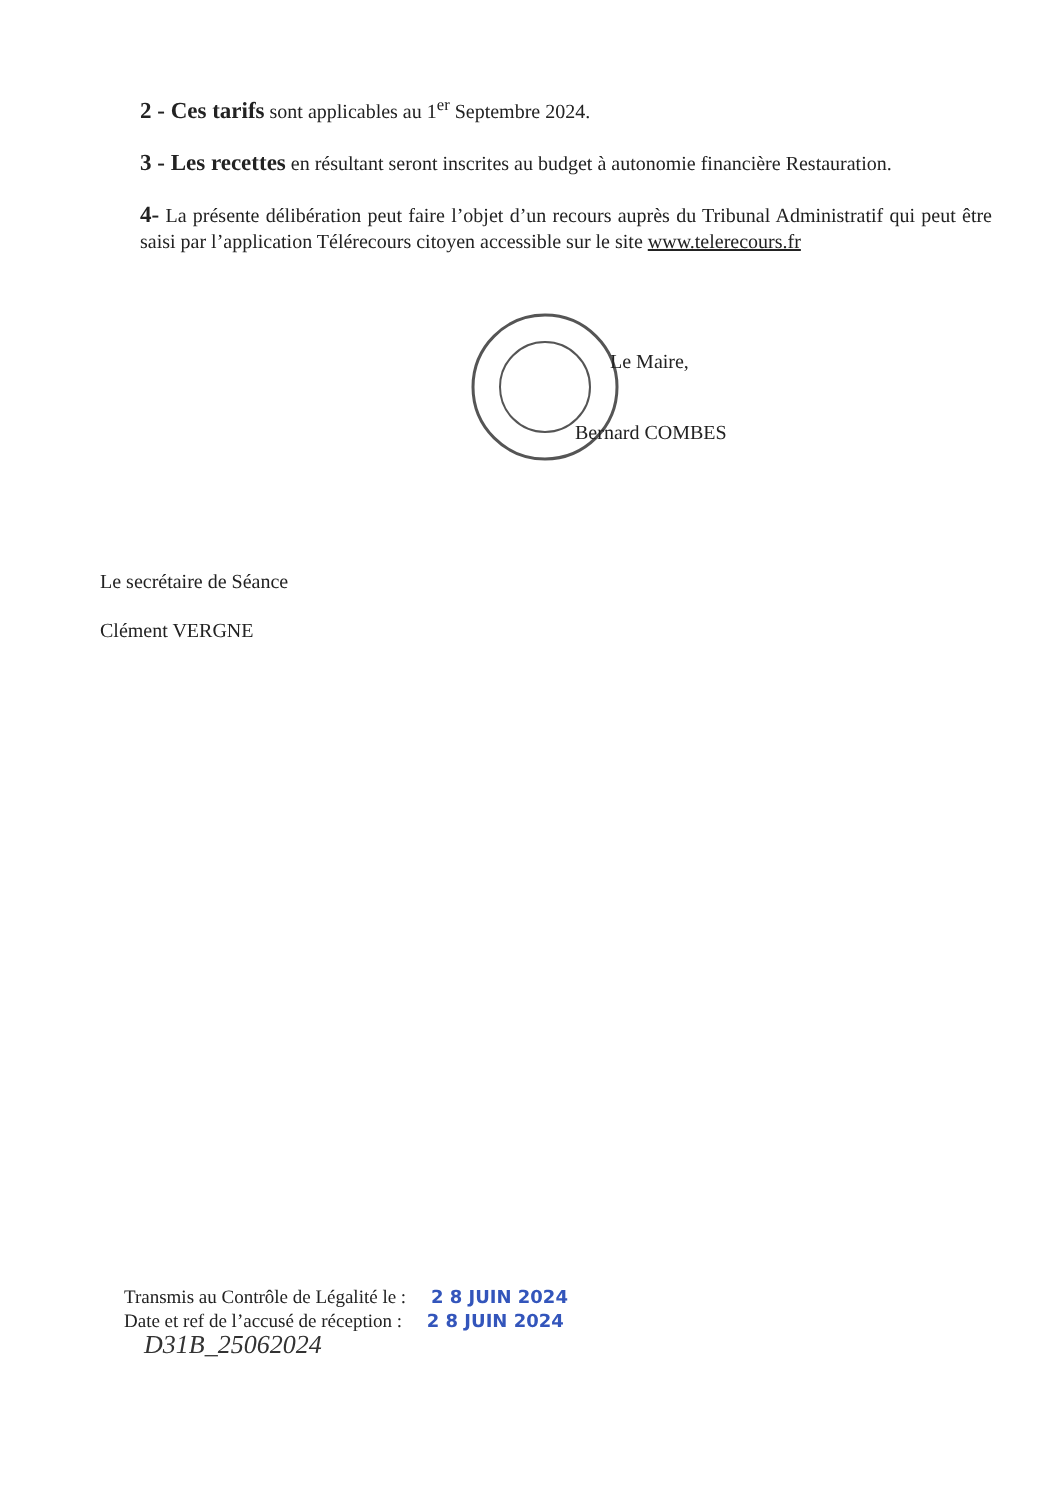2 - Ces tarifs sont applicables au 1<sup>er</sup> Septembre 2024.
3 - Les recettes en résultant seront inscrites au budget à autonomie financière Restauration.
4- La présente délibération peut faire l’objet d’un recours auprès du Tribunal Administratif qui peut être saisi par l’application Télérecours citoyen accessible sur le site www.telerecours.fr
Le Maire,
Bernard COMBES
Le secrétaire de Séance
Clément VERGNE
Transmis au Contrôle de Légalité le : 2 8 JUIN 2024
Date et ref de l’accusé de réception : 2 8 JUIN 2024
D31B_25062024